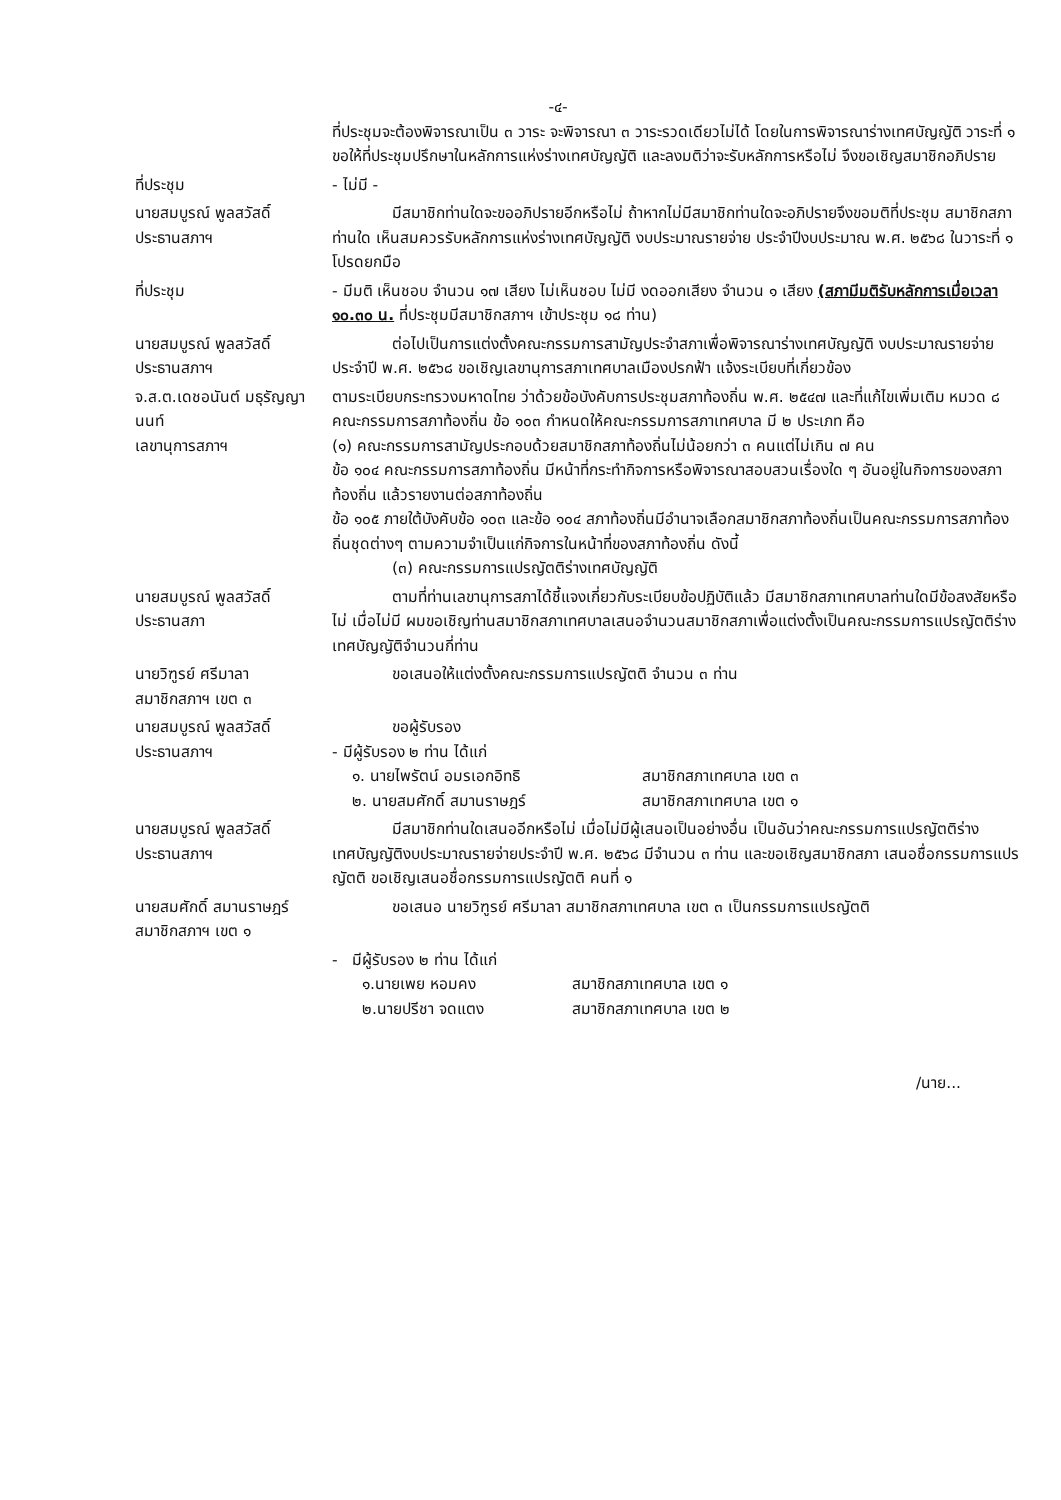-๔-
ที่ประชุมจะต้องพิจารณาเป็น ๓ วาระ จะพิจารณา ๓ วาระรวดเดียวไม่ได้ โดยในการพิจารณาร่างเทศบัญญัติ วาระที่ ๑ ขอให้ที่ประชุมปรึกษาในหลักการแห่งร่างเทศบัญญัติ และลงมติว่าจะรับหลักการหรือไม่ จึงขอเชิญสมาชิกอภิปราย
ที่ประชุม - ไม่มี -
นายสมบูรณ์ พูลสวัสดิ์
ประธานสภาฯ
มีสมาชิกท่านใดจะขออภิปรายอีกหรือไม่ ถ้าหากไม่มีสมาชิกท่านใดจะอภิปรายจึงขอมติที่ประชุม สมาชิกสภาท่านใด เห็นสมควรรับหลักการแห่งร่างเทศบัญญัติ งบประมาณรายจ่าย ประจำปีงบประมาณ พ.ศ. ๒๕๖๘ ในวาระที่ ๑ โปรดยกมือ
ที่ประชุม - มีมติ เห็นชอบ จำนวน ๑๗ เสียง ไม่เห็นชอบ ไม่มี งดออกเสียง จำนวน ๑ เสียง (สภามีมติรับหลักการเมื่อเวลา ๑๐.๓๐ น. ที่ประชุมมีสมาชิกสภาฯ เข้าประชุม ๑๘ ท่าน)
นายสมบูรณ์ พูลสวัสดิ์
ประธานสภาฯ
ต่อไปเป็นการแต่งตั้งคณะกรรมการสามัญประจำสภาเพื่อพิจารณาร่างเทศบัญญัติ งบประมาณรายจ่ายประจำปี พ.ศ. ๒๕๖๘ ขอเชิญเลขานุการสภาเทศบาลเมืองปรกฟ้า แจ้งระเบียบที่เกี่ยวข้อง
จ.ส.ต.เดชอนันต์ มธุรัญญานนท์
เลขานุการสภาฯ
ตามระเบียบกระทรวงมหาดไทย ว่าด้วยข้อบังคับการประชุมสภาท้องถิ่น พ.ศ. ๒๕๔๗ และที่แก้ไขเพิ่มเติม หมวด ๘ คณะกรรมการสภาท้องถิ่น ข้อ ๑๐๓ กำหนดให้คณะกรรมการสภาเทศบาล มี ๒ ประเภท คือ
(๑) คณะกรรมการสามัญประกอบด้วยสมาชิกสภาท้องถิ่นไม่น้อยกว่า ๓ คนแต่ไม่เกิน ๗ คน
ข้อ ๑๐๔ คณะกรรมการสภาท้องถิ่น มีหน้าที่กระทำกิจการหรือพิจารณาสอบสวนเรื่องใด ๆ อันอยู่ในกิจการของสภาท้องถิ่น แล้วรายงานต่อสภาท้องถิ่น
ข้อ ๑๐๕ ภายใต้บังคับข้อ ๑๐๓ และข้อ ๑๐๔ สภาท้องถิ่นมีอำนาจเลือกสมาชิกสภาท้องถิ่นเป็นคณะกรรมการสภาท้องถิ่นชุดต่างๆ ตามความจำเป็นแก่กิจการในหน้าที่ของสภาท้องถิ่น ดังนี้
(๓) คณะกรรมการแปรญัตติร่างเทศบัญญัติ
นายสมบูรณ์ พูลสวัสดิ์
ประธานสภา
ตามที่ท่านเลขานุการสภาได้ชี้แจงเกี่ยวกับระเบียบข้อปฏิบัติแล้ว มีสมาชิกสภาเทศบาลท่านใดมีข้อสงสัยหรือไม่ เมื่อไม่มี ผมขอเชิญท่านสมาชิกสภาเทศบาลเสนอจำนวนสมาชิกสภาเพื่อแต่งตั้งเป็นคณะกรรมการแปรญัตติร่างเทศบัญญัติจำนวนกี่ท่าน
นายวิฑูรย์ ศรีมาลา
สมาชิกสภาฯ เขต ๓
ขอเสนอให้แต่งตั้งคณะกรรมการแปรญัตติ จำนวน ๓ ท่าน
นายสมบูรณ์ พูลสวัสดิ์
ประธานสภาฯ
ขอผู้รับรอง
- มีผู้รับรอง ๒ ท่าน ได้แก่
๑. นายไพรัตน์ อมรเอกอิทธิ สมาชิกสภาเทศบาล เขต ๓
๒. นายสมศักดิ์ สมานราษฎร์ สมาชิกสภาเทศบาล เขต ๑
นายสมบูรณ์ พูลสวัสดิ์
ประธานสภาฯ
มีสมาชิกท่านใดเสนออีกหรือไม่ เมื่อไม่มีผู้เสนอเป็นอย่างอื่น เป็นอันว่าคณะกรรมการแปรญัตติร่างเทศบัญญัติงบประมาณรายจ่ายประจำปี พ.ศ. ๒๕๖๘ มีจำนวน ๓ ท่าน และขอเชิญสมาชิกสภา เสนอชื่อกรรมการแปรญัตติ ขอเชิญเสนอชื่อกรรมการแปรญัตติ คนที่ ๑
นายสมศักดิ์ สมานราษฎร์
สมาชิกสภาฯ เขต ๑
ขอเสนอ นายวิฑูรย์ ศรีมาลา สมาชิกสภาเทศบาล เขต ๓ เป็นกรรมการแปรญัตติ
- มีผู้รับรอง ๒ ท่าน ได้แก่
๑.นายเพย หอมคง สมาชิกสภาเทศบาล เขต ๑
๒.นายปรีชา จดแตง สมาชิกสภาเทศบาล เขต ๒
/นาย...